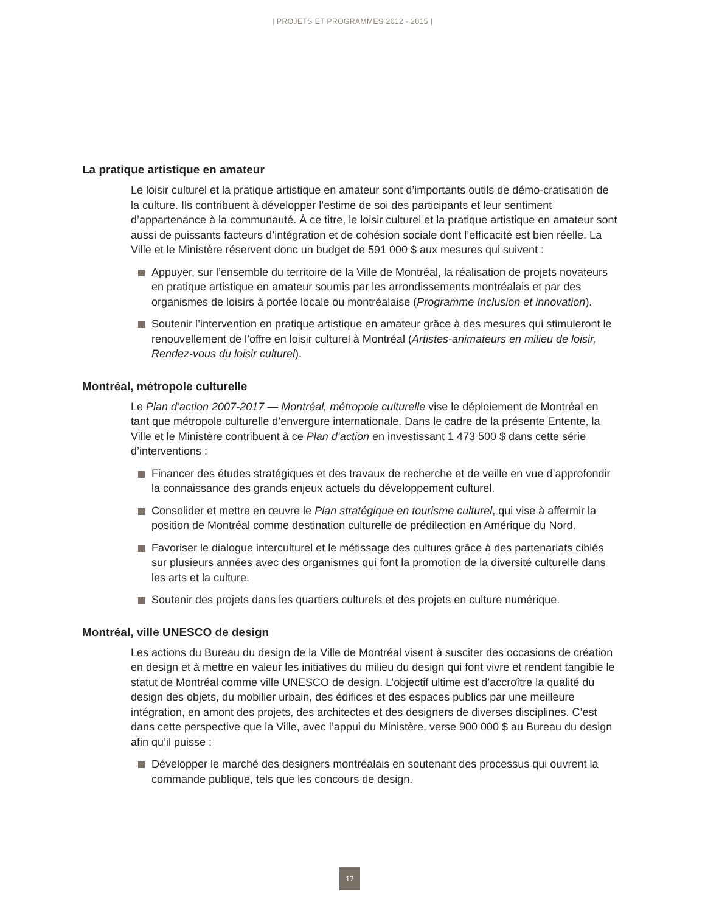| PROJETS ET PROGRAMMES 2012 - 2015 |
La pratique artistique en amateur
Le loisir culturel et la pratique artistique en amateur sont d’importants outils de démo-cratisation de la culture. Ils contribuent à développer l’estime de soi des participants et leur sentiment d’appartenance à la communauté. À ce titre, le loisir culturel et la pratique artistique en amateur sont aussi de puissants facteurs d’intégration et de cohésion sociale dont l’efficacité est bien réelle. La Ville et le Ministère réservent donc un budget de 591 000 $ aux mesures qui suivent :
Appuyer, sur l’ensemble du territoire de la Ville de Montréal, la réalisation de projets novateurs en pratique artistique en amateur soumis par les arrondissements montréalais et par des organismes de loisirs à portée locale ou montréalaise (Programme Inclusion et innovation).
Soutenir l’intervention en pratique artistique en amateur grâce à des mesures qui stimuleront le renouvellement de l’offre en loisir culturel à Montréal (Artistes-animateurs en milieu de loisir, Rendez-vous du loisir culturel).
Montréal, métropole culturelle
Le Plan d’action 2007-2017 — Montréal, métropole culturelle vise le déploiement de Montréal en tant que métropole culturelle d’envergure internationale. Dans le cadre de la présente Entente, la Ville et le Ministère contribuent à ce Plan d’action en investissant 1 473 500 $ dans cette série d’interventions :
Financer des études stratégiques et des travaux de recherche et de veille en vue d’approfondir la connaissance des grands enjeux actuels du développement culturel.
Consolider et mettre en œuvre le Plan stratégique en tourisme culturel, qui vise à affermir la position de Montréal comme destination culturelle de prédilection en Amérique du Nord.
Favoriser le dialogue interculturel et le métissage des cultures grâce à des partenariats ciblés sur plusieurs années avec des organismes qui font la promotion de la diversité culturelle dans les arts et la culture.
Soutenir des projets dans les quartiers culturels et des projets en culture numérique.
Montréal, ville UNESCO de design
Les actions du Bureau du design de la Ville de Montréal visent à susciter des occasions de création en design et à mettre en valeur les initiatives du milieu du design qui font vivre et rendent tangible le statut de Montréal comme ville UNESCO de design. L’objectif ultime est d’accroître la qualité du design des objets, du mobilier urbain, des édifices et des espaces publics par une meilleure intégration, en amont des projets, des architectes et des designers de diverses disciplines. C’est dans cette perspective que la Ville, avec l’appui du Ministère, verse 900 000 $ au Bureau du design afin qu’il puisse :
Développer le marché des designers montréalais en soutenant des processus qui ouvrent la commande publique, tels que les concours de design.
17